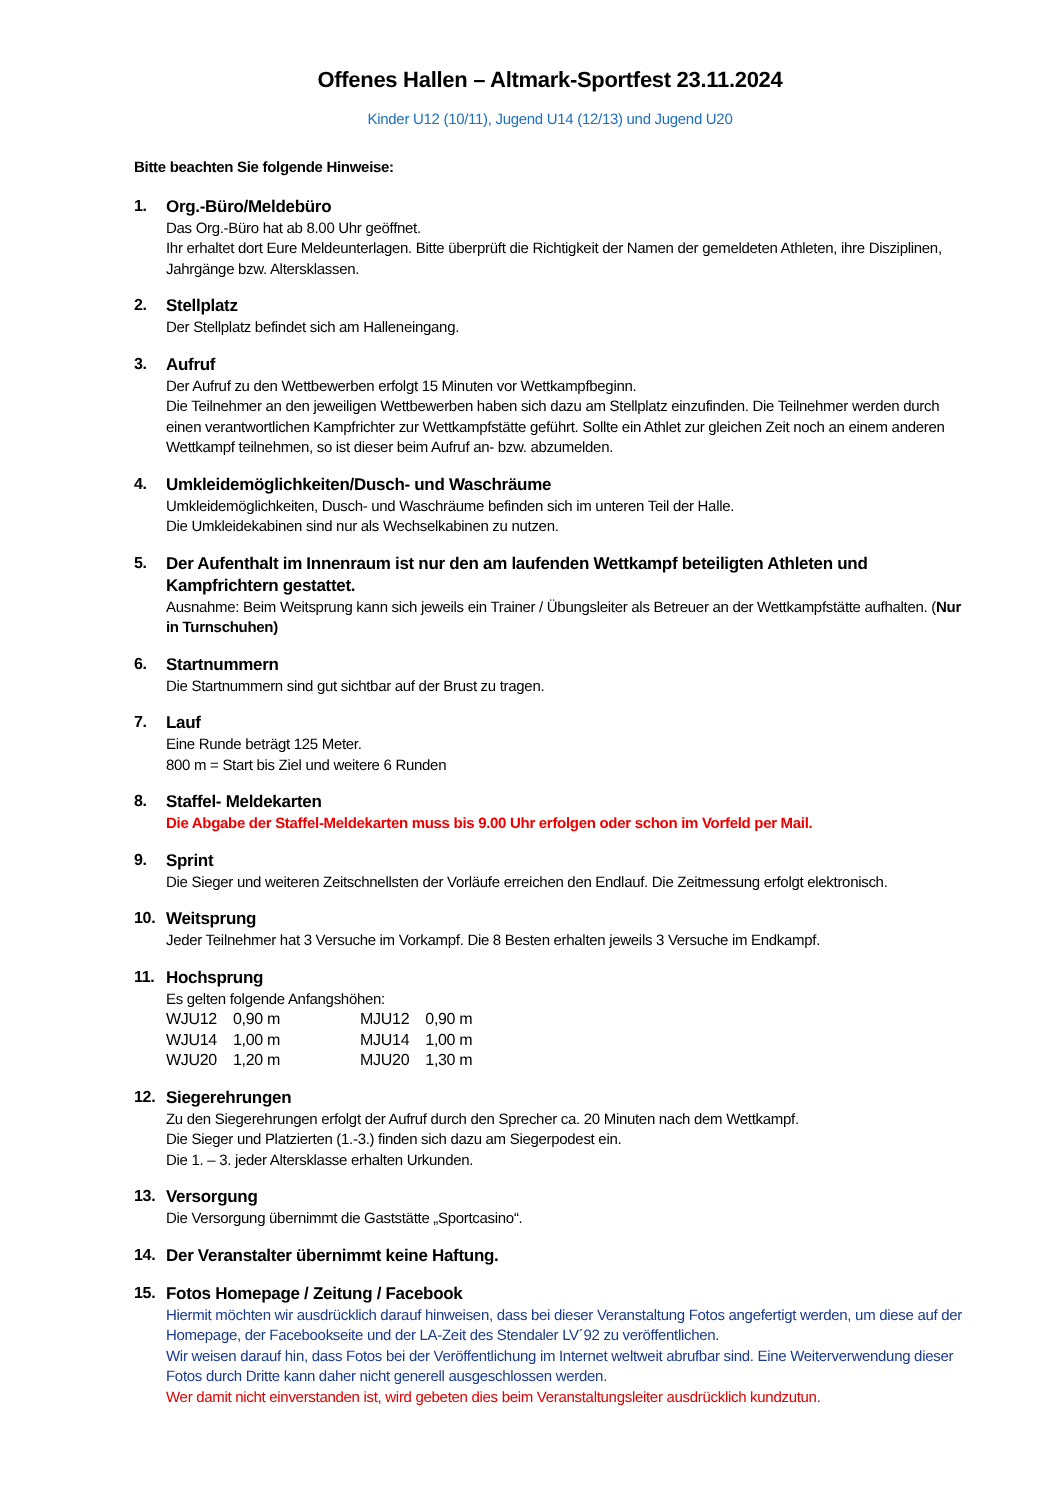Offenes Hallen – Altmark-Sportfest 23.11.2024
Kinder U12 (10/11), Jugend U14 (12/13) und Jugend U20
Bitte beachten Sie folgende Hinweise:
1.
Org.-Büro/Meldebüro
Das Org.-Büro hat ab 8.00 Uhr geöffnet.
Ihr erhaltet dort Eure Meldeunterlagen. Bitte überprüft die Richtigkeit der Namen der gemeldeten Athleten, ihre Disziplinen, Jahrgänge bzw. Altersklassen.
2.
Stellplatz
Der Stellplatz befindet sich am Halleneingang.
3.
Aufruf
Der Aufruf zu den Wettbewerben erfolgt 15 Minuten vor Wettkampfbeginn.
Die Teilnehmer an den jeweiligen Wettbewerben haben sich dazu am Stellplatz einzufinden. Die Teilnehmer werden durch einen verantwortlichen Kampfrichter zur Wettkampfstätte geführt. Sollte ein Athlet zur gleichen Zeit noch an einem anderen Wettkampf teilnehmen, so ist dieser beim Aufruf an- bzw. abzumelden.
4.
Umkleidemöglichkeiten/Dusch- und Waschräume
Umkleidemöglichkeiten, Dusch- und Waschräume befinden sich im unteren Teil der Halle.
Die Umkleidekabinen sind nur als Wechselkabinen zu nutzen.
5.
Der Aufenthalt im Innenraum ist nur den am laufenden Wettkampf beteiligten Athleten und Kampfrichtern gestattet.
Ausnahme: Beim Weitsprung kann sich jeweils ein Trainer / Übungsleiter als Betreuer an der Wettkampfstätte aufhalten. (Nur in Turnschuhen)
6.
Startnummern
Die Startnummern sind gut sichtbar auf der Brust zu tragen.
7.
Lauf
Eine Runde beträgt 125 Meter.
800 m = Start bis Ziel und weitere 6 Runden
8.
Staffel- Meldekarten
Die Abgabe der Staffel-Meldekarten muss bis 9.00 Uhr erfolgen oder schon im Vorfeld per Mail.
9.
Sprint
Die Sieger und weiteren Zeitschnellsten der Vorläufe erreichen den Endlauf. Die Zeitmessung erfolgt elektronisch.
10.
Weitsprung
Jeder Teilnehmer hat 3 Versuche im Vorkampf. Die 8 Besten erhalten jeweils 3 Versuche im Endkampf.
11.
Hochsprung
Es gelten folgende Anfangshöhen:
| WJU12 | 0,90 m | MJU12 | 0,90 m |
| WJU14 | 1,00 m | MJU14 | 1,00 m |
| WJU20 | 1,20 m | MJU20 | 1,30 m |
12.
Siegerehrungen
Zu den Siegerehrungen erfolgt der Aufruf durch den Sprecher ca. 20 Minuten nach dem Wettkampf.
Die Sieger und Platzierten (1.-3.) finden sich dazu am Siegerpodest ein.
Die 1. – 3. jeder Altersklasse erhalten Urkunden.
13.
Versorgung
Die Versorgung übernimmt die Gaststätte „Sportcasino“.
14.
Der Veranstalter übernimmt keine Haftung.
15.
Fotos Homepage / Zeitung / Facebook
Hiermit möchten wir ausdrücklich darauf hinweisen, dass bei dieser Veranstaltung Fotos angefertigt werden, um diese auf der Homepage, der Facebookseite und der LA-Zeit des Stendaler LV´92 zu veröffentlichen.
Wir weisen darauf hin, dass Fotos bei der Veröffentlichung im Internet weltweit abrufbar sind. Eine Weiterverwendung dieser Fotos durch Dritte kann daher nicht generell ausgeschlossen werden.
Wer damit nicht einverstanden ist, wird gebeten dies beim Veranstaltungsleiter ausdrücklich kundzutun.